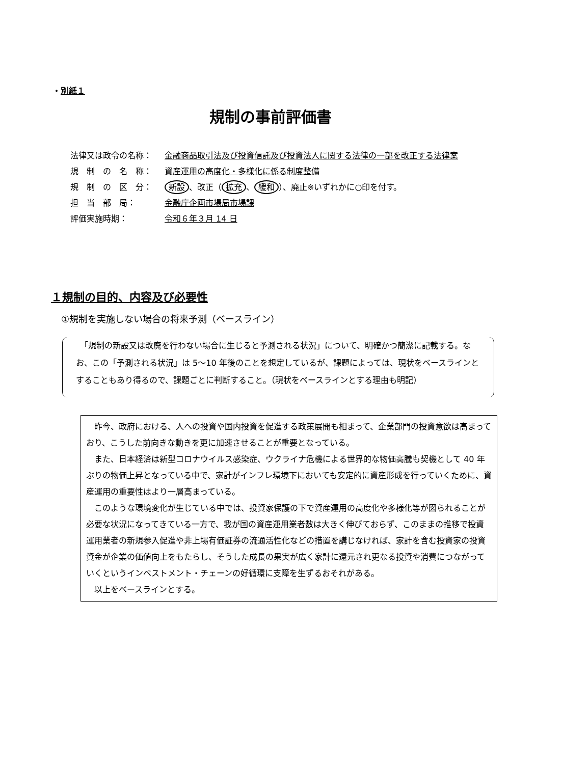・別紙１
規制の事前評価書
法律又は政令の名称： 金融商品取引法及び投資信託及び投資法人に関する法律の一部を改正する法律案
規　制　の　名　称： 資産運用の高度化・多様化に係る制度整備
規　制　の　区　分： 新設 、改正（ 拡充 、 緩和 ）、廃止※いずれかに○印を付す。
担　当　部　局： 金融庁企画市場局市場課
評価実施時期： 令和６年３月 14 日
１規制の目的、内容及び必要性
①規制を実施しない場合の将来予測（ベースライン）
　「規制の新設又は改廃を行わない場合に生じると予測される状況」について、明確かつ簡潔に記載する。なお、この「予測される状況」は 5～10 年後のことを想定しているが、課題によっては、現状をベースラインとすることもあり得るので、課題ごとに判断すること。（現状をベースラインとする理由も明記）
昨今、政府における、人への投資や国内投資を促進する政策展開も相まって、企業部門の投資意欲は高まっており、こうした前向きな動きを更に加速させることが重要となっている。
また、日本経済は新型コロナウイルス感染症、ウクライナ危機による世界的な物価高騰も契機として 40 年ぶりの物価上昇となっている中で、家計がインフレ環境下においても安定的に資産形成を行っていくために、資産運用の重要性はより一層高まっている。
このような環境変化が生じている中では、投資家保護の下で資産運用の高度化や多様化等が図られることが必要な状況になってきている一方で、我が国の資産運用業者数は大きく伸びておらず、このままの推移で投資運用業者の新規参入促進や非上場有価証券の流通活性化などの措置を講じなければ、家計を含む投資家の投資資金が企業の価値向上をもたらし、そうした成長の果実が広く家計に還元され更なる投資や消費につながっていくというインベストメント・チェーンの好循環に支障を生ずるおそれがある。
以上をベースラインとする。